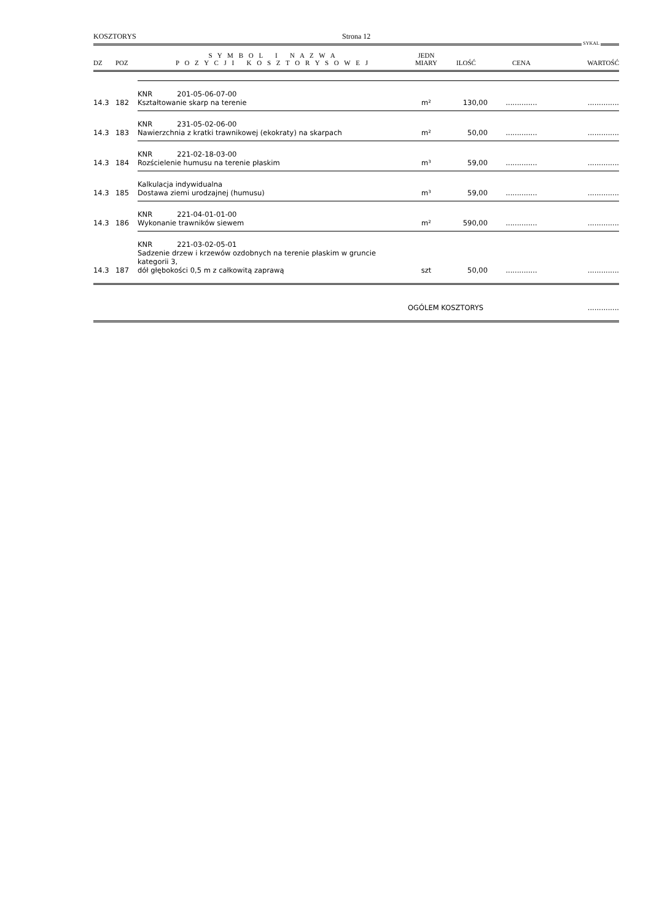KOSZTORYS Strona 12
SYKAL
| DZ | POZ | S Y M B O L I N A Z W A P O Z Y C J I K O S Z T O R Y S O W E J | JEDN MIARY | ILOŚĆ | CENA | WARTOŚĆ |
| --- | --- | --- | --- | --- | --- | --- |
| 14.3 | 182 | KNR 201-05-06-07-00 Kształtowanie skarp na terenie | m² | 130,00 | .............. | .............. |
| 14.3 | 183 | KNR 231-05-02-06-00 Nawierzchnia z kratki trawnikowej (ekokraty) na skarpach | m² | 50,00 | .............. | .............. |
| 14.3 | 184 | KNR 221-02-18-03-00 Rozścielenie humusu na terenie płaskim | m³ | 59,00 | .............. | .............. |
| 14.3 | 185 | Kalkulacja indywidualna Dostawa ziemi urodzajnej (humusu) | m³ | 59,00 | .............. | .............. |
| 14.3 | 186 | KNR 221-04-01-01-00 Wykonanie trawników siewem | m² | 590,00 | .............. | .............. |
| 14.3 | 187 | KNR 221-03-02-05-01 Sadzenie drzew i krzewów ozdobnych na terenie płaskim w gruncie kategorii 3, dół głębokości 0,5 m z całkowitą zaprawą | szt | 50,00 | .............. | .............. |
| | | | OGÓLEM KOSZTORYS | | | .............. |